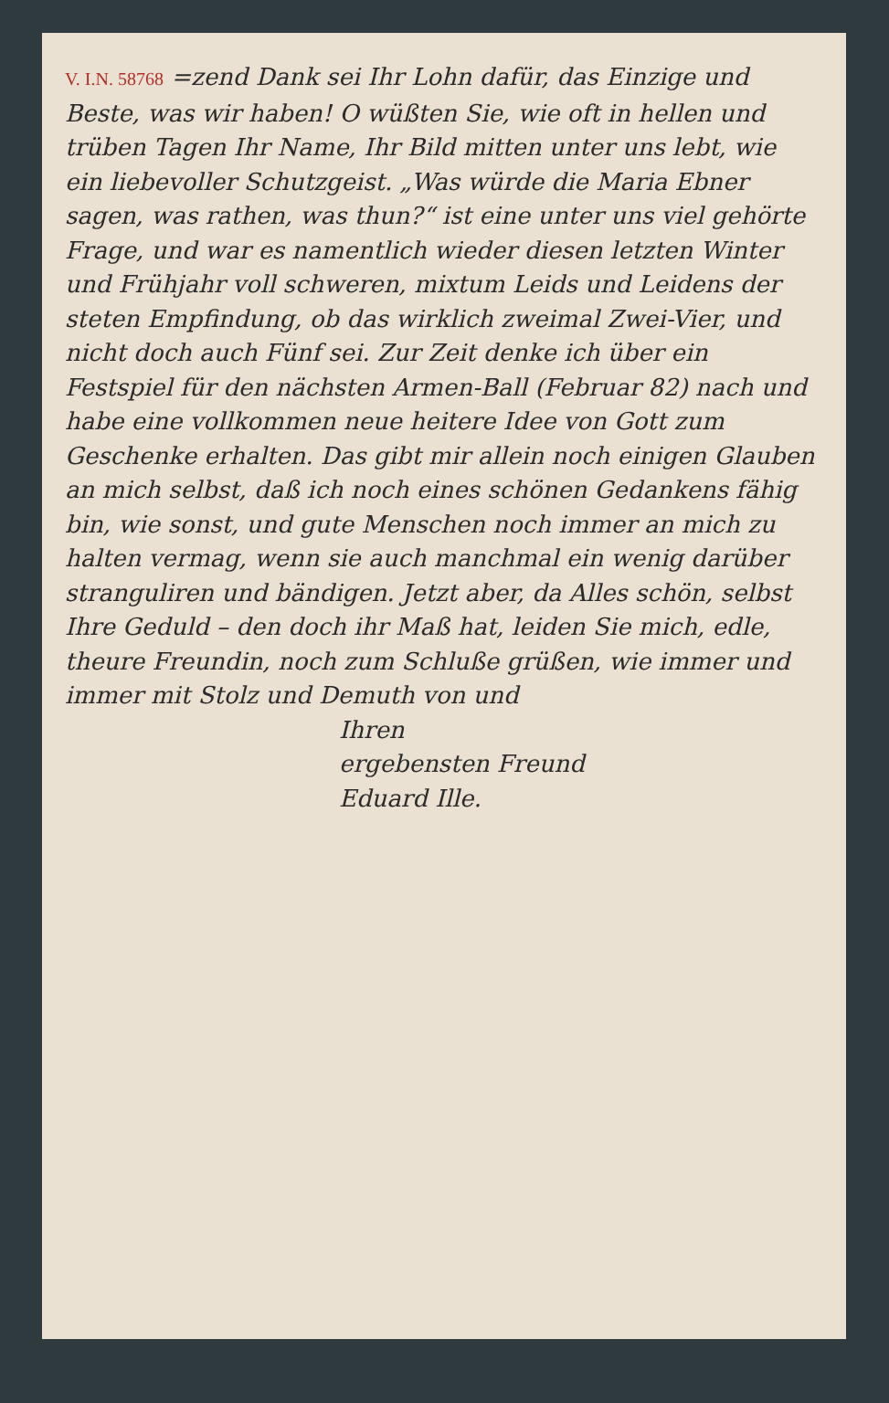V. I.N. 58768 =zend Dank sei Ihr Lohn dafür, das Einzige und Beste, was wir haben! O wüßten Sie, wie oft in hellen und trüben Tagen Ihr Name, Ihr Bild mitten unter uns lebt, wie ein liebevoller Schutzgeist. „Was würde die Maria Ebner sagen, was rathen, was thun?“ ist eine unter uns viel gehörte Frage, und war es namentlich wieder diesen letzten Winter und Frühjahr voll schweren, mixtum Leids und Leidens der steten Empfindung, ob das wirklich zweimal Zwei-Vier, und nicht doch auch Fünf sei. Zur Zeit denke ich über ein Festspiel für den nächsten Armen-Ball (Februar 82) nach und habe eine vollkommen neue heitere Idee von Gott zum Geschenke erhalten. Das gibt mir allein noch einigen Glauben an mich selbst, daß ich noch eines schönen Gedankens fähig bin, wie sonst, und gute Menschen noch immer an mich zu halten vermag, wenn sie auch manchmal ein wenig darüber stranguliren und bändigen. Jetzt aber, da Alles schön, selbst Ihre Geduld – den doch ihr Maß hat, leiden Sie mich, edle, theure Freundin, noch zum Schluße grüßen, wie immer und immer mit Stolz und Demuth von und
Ihren
ergebensten Freund
Eduard Ille.